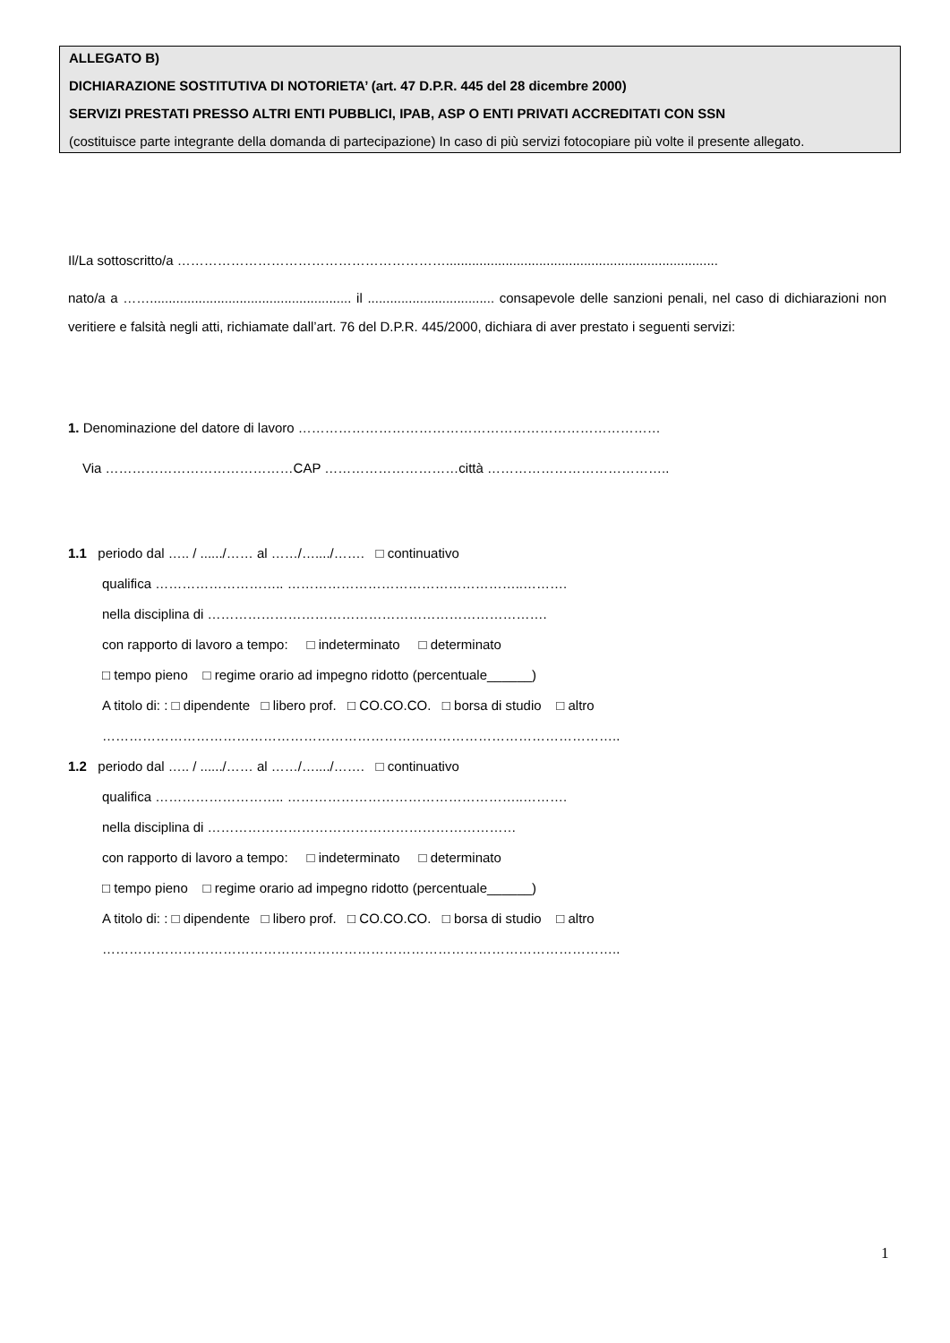ALLEGATO B)
DICHIARAZIONE SOSTITUTIVA DI NOTORIETA’ (art. 47 D.P.R. 445 del 28 dicembre 2000)
SERVIZI PRESTATI PRESSO ALTRI ENTI PUBBLICI, IPAB, ASP O ENTI PRIVATI ACCREDITATI CON SSN
(costituisce parte integrante della domanda di partecipazione) In caso di più servizi fotocopiare più volte il presente allegato.
Il/La sottoscritto/a …………………………………………………….........................................................................
nato/a a ……...................................................... il .................................. consapevole delle sanzioni penali, nel caso di dichiarazioni non veritiere e falsità negli atti, richiamate dall’art. 76 del D.P.R. 445/2000, dichiara di aver prestato i seguenti servizi:
1. Denominazione del datore di lavoro ………………………………………………………………………
Via ……………………………………CAP …………………………città …………………………………..
1.1 periodo dal ….. / ....../…… al ……/…..../……. □ continuativo
qualifica ……………………….. ……………………………………………..……….
nella disciplina di ………………………………………………………………….
con rapporto di lavoro a tempo: □ indeterminato □ determinato
□ tempo pieno □ regime orario ad impegno ridotto (percentuale______)
A titolo di: : □ dipendente □ libero prof. □ CO.CO.CO. □ borsa di studio □ altro
……………………………………………………………………………………………………..
1.2 periodo dal ….. / ....../…… al ……/…..../……. □ continuativo
qualifica ……………………….. ……………………………………………..……….
nella disciplina di ……………………………………………………………
con rapporto di lavoro a tempo: □ indeterminato □ determinato
□ tempo pieno □ regime orario ad impegno ridotto (percentuale______)
A titolo di: : □ dipendente □ libero prof. □ CO.CO.CO. □ borsa di studio □ altro
……………………………………………………………………………………………………..
1